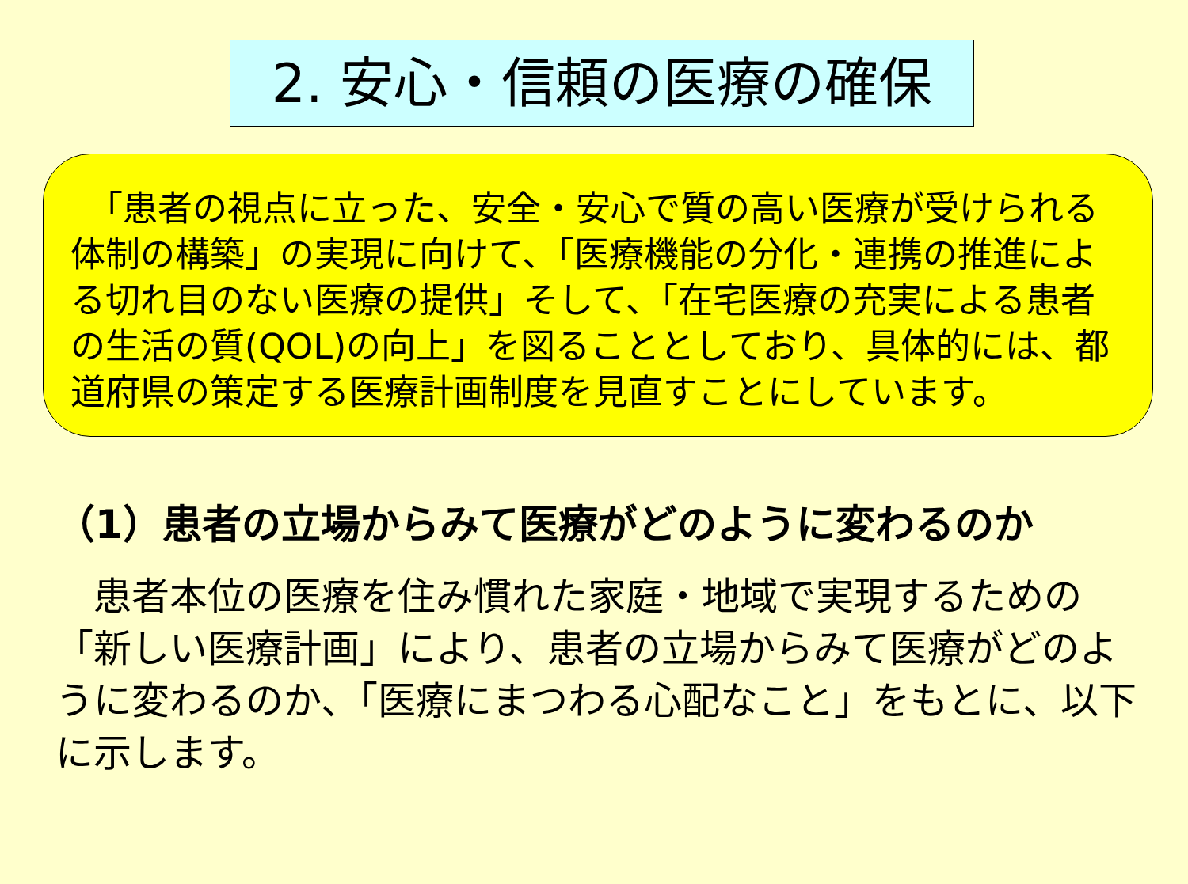2. 安心・信頼の医療の確保
　「患者の視点に立った、安全・安心で質の高い医療が受けられる体制の構築」の実現に向けて、「医療機能の分化・連携の推進による切れ目のない医療の提供」そして、「在宅医療の充実による患者の生活の質(QOL)の向上」を図ることとしており、具体的には、都道府県の策定する医療計画制度を見直すことにしています。
（1）患者の立場からみて医療がどのように変わるのか
　患者本位の医療を住み慣れた家庭・地域で実現するための「新しい医療計画」により、患者の立場からみて医療がどのように変わるのか、「医療にまつわる心配なこと」をもとに、以下に示します。